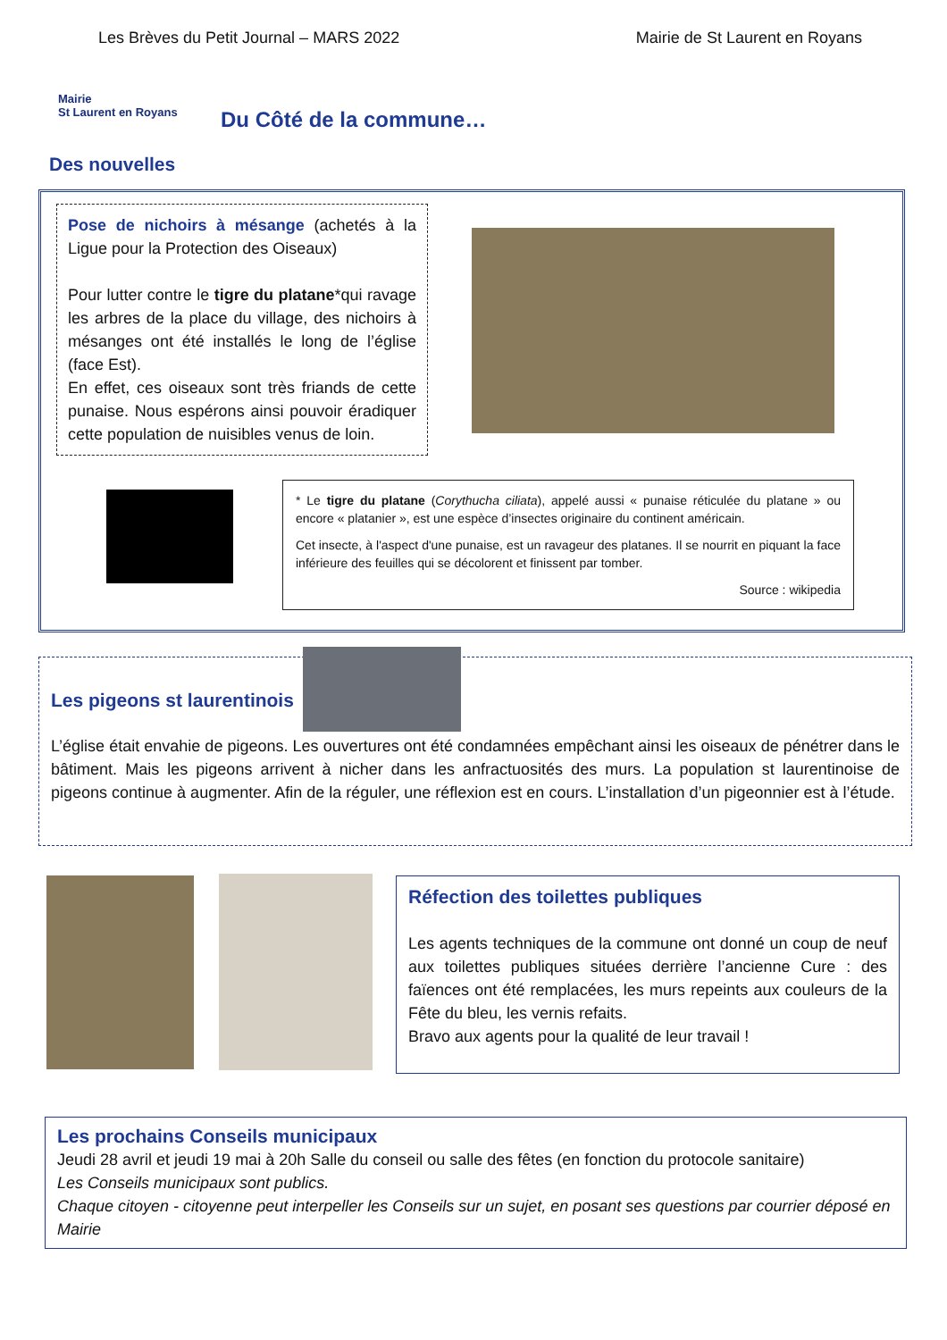Les Brèves du Petit Journal – MARS 2022 Mairie de St Laurent en Royans
Mairie
St Laurent en Royans
Du Côté de la commune…
Des nouvelles
Pose de nichoirs à mésange (achetés à la Ligue pour la Protection des Oiseaux)
Pour lutter contre le tigre du platane*qui ravage les arbres de la place du village, des nichoirs à mésanges ont été installés le long de l’église (face Est).
En effet, ces oiseaux sont très friands de cette punaise. Nous espérons ainsi pouvoir éradiquer cette population de nuisibles venus de loin.
* Le tigre du platane (Corythucha ciliata), appelé aussi « punaise réticulée du platane » ou encore « platanier », est une espèce d’insectes originaire du continent américain.
Cet insecte, à l'aspect d'une punaise, est un ravageur des platanes. Il se nourrit en piquant la face inférieure des feuilles qui se décolorent et finissent par tomber.
Source : wikipedia
Les pigeons st laurentinois
L’église était envahie de pigeons. Les ouvertures ont été condamnées empêchant ainsi les oiseaux de pénétrer dans le bâtiment. Mais les pigeons arrivent à nicher dans les anfractuosités des murs. La population st laurentinoise de pigeons continue à augmenter. Afin de la réguler, une réflexion est en cours. L’installation d’un pigeonnier est à l’étude.
Réfection des toilettes publiques
Les agents techniques de la commune ont donné un coup de neuf aux toilettes publiques situées derrière l’ancienne Cure : des faïences ont été remplacées, les murs repeints aux couleurs de la Fête du bleu, les vernis refaits.
Bravo aux agents pour la qualité de leur travail !
Les prochains Conseils municipaux
Jeudi 28 avril et jeudi 19 mai à 20h Salle du conseil ou salle des fêtes (en fonction du protocole sanitaire)
Les Conseils municipaux sont publics.
Chaque citoyen - citoyenne peut interpeller les Conseils sur un sujet, en posant ses questions par courrier déposé en Mairie